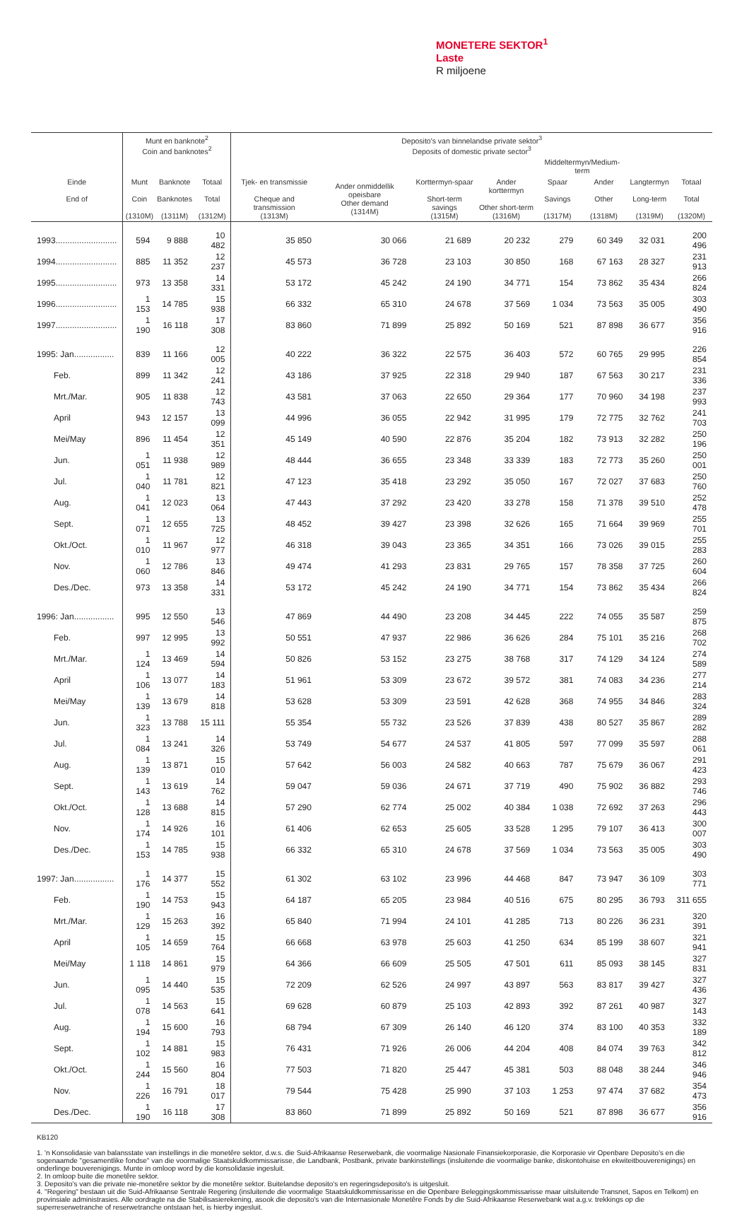MONETERE SEKTOR<sup>1</sup>
Laste
R miljoene
| | Munt en banknote<sup>2</sup> Coin and banknotes<sup>2</sup> | | | Deposito's van binnelandse private sektor<sup>3</sup> Deposits of domestic private sector<sup>3</sup> | | | | | | | |
| --- | --- | --- | --- | --- | --- | --- | --- | --- | --- | --- | --- |
| | | | | | | | | Middeltermyn/Medium-term | | | |
| Einde End of | Munt Coin (1310M) | Banknote Banknotes (1311M) | Totaal Total (1312M) | Tjek- en transmissie Cheque and transmission (1313M) | Ander onmiddellik opeisbare Other demand (1314M) | Korttermyn-spaar Short-term savings (1315M) | Ander korttermyn Other short-term (1316M) | Spaar Savings (1317M) | Ander Other (1318M) | Langtermyn Long-term (1319M) | Totaal Total (1320M) |
| 1993.......................... | 594 | 9 888 | 10 482 | 35 850 | 30 066 | 21 689 | 20 232 | 279 | 60 349 | 32 031 | 200 496 |
| 1994.......................... | 885 | 11 352 | 12 237 | 45 573 | 36 728 | 23 103 | 30 850 | 168 | 67 163 | 28 327 | 231 913 |
| 1995.......................... | 973 | 13 358 | 14 331 | 53 172 | 45 242 | 24 190 | 34 771 | 154 | 73 862 | 35 434 | 266 824 |
| 1996.......................... | 1 153 | 14 785 | 15 938 | 66 332 | 65 310 | 24 678 | 37 569 | 1 034 | 73 563 | 35 005 | 303 490 |
| 1997.......................... | 1 190 | 16 118 | 17 308 | 83 860 | 71 899 | 25 892 | 50 169 | 521 | 87 898 | 36 677 | 356 916 |
| 1995: Jan................. | 839 | 11 166 | 12 005 | 40 222 | 36 322 | 22 575 | 36 403 | 572 | 60 765 | 29 995 | 226 854 |
| Feb. | 899 | 11 342 | 12 241 | 43 186 | 37 925 | 22 318 | 29 940 | 187 | 67 563 | 30 217 | 231 336 |
| Mrt./Mar. | 905 | 11 838 | 12 743 | 43 581 | 37 063 | 22 650 | 29 364 | 177 | 70 960 | 34 198 | 237 993 |
| April | 943 | 12 157 | 13 099 | 44 996 | 36 055 | 22 942 | 31 995 | 179 | 72 775 | 32 762 | 241 703 |
| Mei/May | 896 | 11 454 | 12 351 | 45 149 | 40 590 | 22 876 | 35 204 | 182 | 73 913 | 32 282 | 250 196 |
| Jun. | 1 051 | 11 938 | 12 989 | 48 444 | 36 655 | 23 348 | 33 339 | 183 | 72 773 | 35 260 | 250 001 |
| Jul. | 1 040 | 11 781 | 12 821 | 47 123 | 35 418 | 23 292 | 35 050 | 167 | 72 027 | 37 683 | 250 760 |
| Aug. | 1 041 | 12 023 | 13 064 | 47 443 | 37 292 | 23 420 | 33 278 | 158 | 71 378 | 39 510 | 252 478 |
| Sept. | 1 071 | 12 655 | 13 725 | 48 452 | 39 427 | 23 398 | 32 626 | 165 | 71 664 | 39 969 | 255 701 |
| Okt./Oct. | 1 010 | 11 967 | 12 977 | 46 318 | 39 043 | 23 365 | 34 351 | 166 | 73 026 | 39 015 | 255 283 |
| Nov. | 1 060 | 12 786 | 13 846 | 49 474 | 41 293 | 23 831 | 29 765 | 157 | 78 358 | 37 725 | 260 604 |
| Des./Dec. | 973 | 13 358 | 14 331 | 53 172 | 45 242 | 24 190 | 34 771 | 154 | 73 862 | 35 434 | 266 824 |
| 1996: Jan................. | 995 | 12 550 | 13 546 | 47 869 | 44 490 | 23 208 | 34 445 | 222 | 74 055 | 35 587 | 259 875 |
| Feb. | 997 | 12 995 | 13 992 | 50 551 | 47 937 | 22 986 | 36 626 | 284 | 75 101 | 35 216 | 268 702 |
| Mrt./Mar. | 1 124 | 13 469 | 14 594 | 50 826 | 53 152 | 23 275 | 38 768 | 317 | 74 129 | 34 124 | 274 589 |
| April | 1 106 | 13 077 | 14 183 | 51 961 | 53 309 | 23 672 | 39 572 | 381 | 74 083 | 34 236 | 277 214 |
| Mei/May | 1 139 | 13 679 | 14 818 | 53 628 | 53 309 | 23 591 | 42 628 | 368 | 74 955 | 34 846 | 283 324 |
| Jun. | 1 323 | 13 788 | 15 111 | 55 354 | 55 732 | 23 526 | 37 839 | 438 | 80 527 | 35 867 | 289 282 |
| Jul. | 1 084 | 13 241 | 14 326 | 53 749 | 54 677 | 24 537 | 41 805 | 597 | 77 099 | 35 597 | 288 061 |
| Aug. | 1 139 | 13 871 | 15 010 | 57 642 | 56 003 | 24 582 | 40 663 | 787 | 75 679 | 36 067 | 291 423 |
| Sept. | 1 143 | 13 619 | 14 762 | 59 047 | 59 036 | 24 671 | 37 719 | 490 | 75 902 | 36 882 | 293 746 |
| Okt./Oct. | 1 128 | 13 688 | 14 815 | 57 290 | 62 774 | 25 002 | 40 384 | 1 038 | 72 692 | 37 263 | 296 443 |
| Nov. | 1 174 | 14 926 | 16 101 | 61 406 | 62 653 | 25 605 | 33 528 | 1 295 | 79 107 | 36 413 | 300 007 |
| Des./Dec. | 1 153 | 14 785 | 15 938 | 66 332 | 65 310 | 24 678 | 37 569 | 1 034 | 73 563 | 35 005 | 303 490 |
| 1997: Jan................. | 1 176 | 14 377 | 15 552 | 61 302 | 63 102 | 23 996 | 44 468 | 847 | 73 947 | 36 109 | 303 771 |
| Feb. | 1 190 | 14 753 | 15 943 | 64 187 | 65 205 | 23 984 | 40 516 | 675 | 80 295 | 36 793 | 311 655 |
| Mrt./Mar. | 1 129 | 15 263 | 16 392 | 65 840 | 71 994 | 24 101 | 41 285 | 713 | 80 226 | 36 231 | 320 391 |
| April | 1 105 | 14 659 | 15 764 | 66 668 | 63 978 | 25 603 | 41 250 | 634 | 85 199 | 38 607 | 321 941 |
| Mei/May | 1 118 | 14 861 | 15 979 | 64 366 | 66 609 | 25 505 | 47 501 | 611 | 85 093 | 38 145 | 327 831 |
| Jun. | 1 095 | 14 440 | 15 535 | 72 209 | 62 526 | 24 997 | 43 897 | 563 | 83 817 | 39 427 | 327 436 |
| Jul. | 1 078 | 14 563 | 15 641 | 69 628 | 60 879 | 25 103 | 42 893 | 392 | 87 261 | 40 987 | 327 143 |
| Aug. | 1 194 | 15 600 | 16 793 | 68 794 | 67 309 | 26 140 | 46 120 | 374 | 83 100 | 40 353 | 332 189 |
| Sept. | 1 102 | 14 881 | 15 983 | 76 431 | 71 926 | 26 006 | 44 204 | 408 | 84 074 | 39 763 | 342 812 |
| Okt./Oct. | 1 244 | 15 560 | 16 804 | 77 503 | 71 820 | 25 447 | 45 381 | 503 | 88 048 | 38 244 | 346 946 |
| Nov. | 1 226 | 16 791 | 18 017 | 79 544 | 75 428 | 25 990 | 37 103 | 1 253 | 97 474 | 37 682 | 354 473 |
| Des./Dec. | 1 190 | 16 118 | 17 308 | 83 860 | 71 899 | 25 892 | 50 169 | 521 | 87 898 | 36 677 | 356 916 |
KB120
1. 'n Konsolidasie van balansstate van instellings in die monetêre sektor, d.w.s. die Suid-Afrikaanse Reserwebank, die voormalige Nasionale Finansiekorporasie, die Korporasie vir Openbare Deposito's en die sogenaamde "gesamentlike fondse" van die voormalige Staatskuldkommissarisse, die Landbank, Postbank, private bankinstellings (insluitende die voormalige banke, diskontohuise en ekwiteitbouverenigings) en onderlinge bouverenigings. Munte in omloop word by die konsolidasie ingesluit.
2. In omloop buite die monetêre sektor.
3. Deposito's van die private nie-monetêre sektor by die monetêre sektor. Buitelandse deposito's en regeringsdeposito's is uitgesluit.
4. "Regering" bestaan uit die Suid-Afrikaanse Sentrale Regering (insluitende die voormalige Staatskuldkommissarisse en die Openbare Beleggingskommissarisse maar uitsluitende Transnet, Sapos en Telkom) en provinsiale administrasies. Alle oordragte na die Stabilisasierekening, asook die deposito's van die Internasionale Monetêre Fonds by die Suid-Afrikaanse Reserwebank wat a.g.v. trekkings op die superreserwetranche of reserwetranche ontstaan het, is hierby ingesluit.